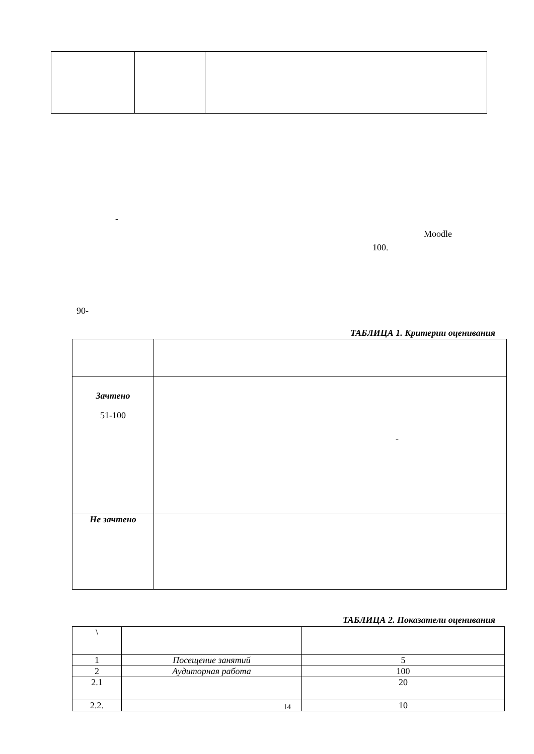-
Moodle
100.
90-
ТАБЛИЦА 1. Критерии оценивания
| Зачтено 51-100 | - |
| Не зачтено | |
ТАБЛИЦА 2. Показатели оценивания
| \ | | |
| 1 | Посещение занятий | 5 |
| 2 | Аудиторная работа | 100 |
| 2.1 | | 20 |
| 2.2. | | 10 |
14